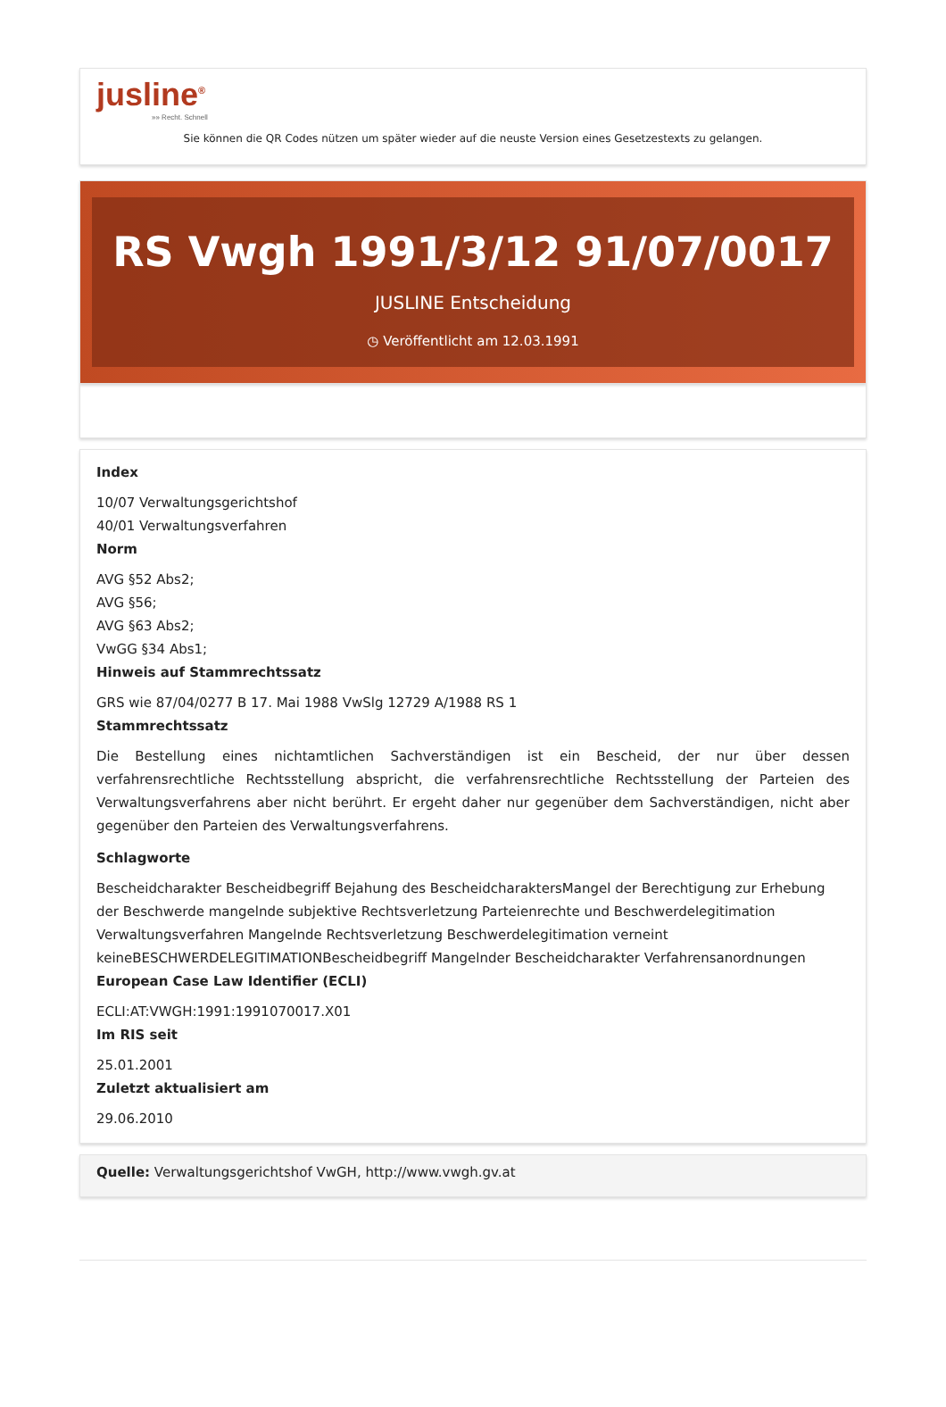jusline<sup>®</sup>
»» Recht. Schnell
Sie können die QR Codes nützen um später wieder auf die neuste Version eines Gesetzestexts zu gelangen.
RS Vwgh 1991/3/12 91/07/0017
JUSLINE Entscheidung
◷ Veröffentlicht am 12.03.1991
Index
10/07 Verwaltungsgerichtshof
40/01 Verwaltungsverfahren
Norm
AVG §52 Abs2;
AVG §56;
AVG §63 Abs2;
VwGG §34 Abs1;
Hinweis auf Stammrechtssatz
GRS wie 87/04/0277 B 17. Mai 1988 VwSlg 12729 A/1988 RS 1
Stammrechtssatz
Die Bestellung eines nichtamtlichen Sachverständigen ist ein Bescheid, der nur über dessen verfahrensrechtliche Rechtsstellung abspricht, die verfahrensrechtliche Rechtsstellung der Parteien des Verwaltungsverfahrens aber nicht berührt. Er ergeht daher nur gegenüber dem Sachverständigen, nicht aber gegenüber den Parteien des Verwaltungsverfahrens.
Schlagworte
Bescheidcharakter Bescheidbegriff Bejahung des BescheidcharaktersMangel der Berechtigung zur Erhebung der Beschwerde mangelnde subjektive Rechtsverletzung Parteienrechte und Beschwerdelegitimation Verwaltungsverfahren Mangelnde Rechtsverletzung Beschwerdelegitimation verneint keineBESCHWERDELEGITIMATIONBescheidbegriff Mangelnder Bescheidcharakter Verfahrensanordnungen
European Case Law Identifier (ECLI)
ECLI:AT:VWGH:1991:1991070017.X01
Im RIS seit
25.01.2001
Zuletzt aktualisiert am
29.06.2010
Quelle: Verwaltungsgerichtshof VwGH, http://www.vwgh.gv.at